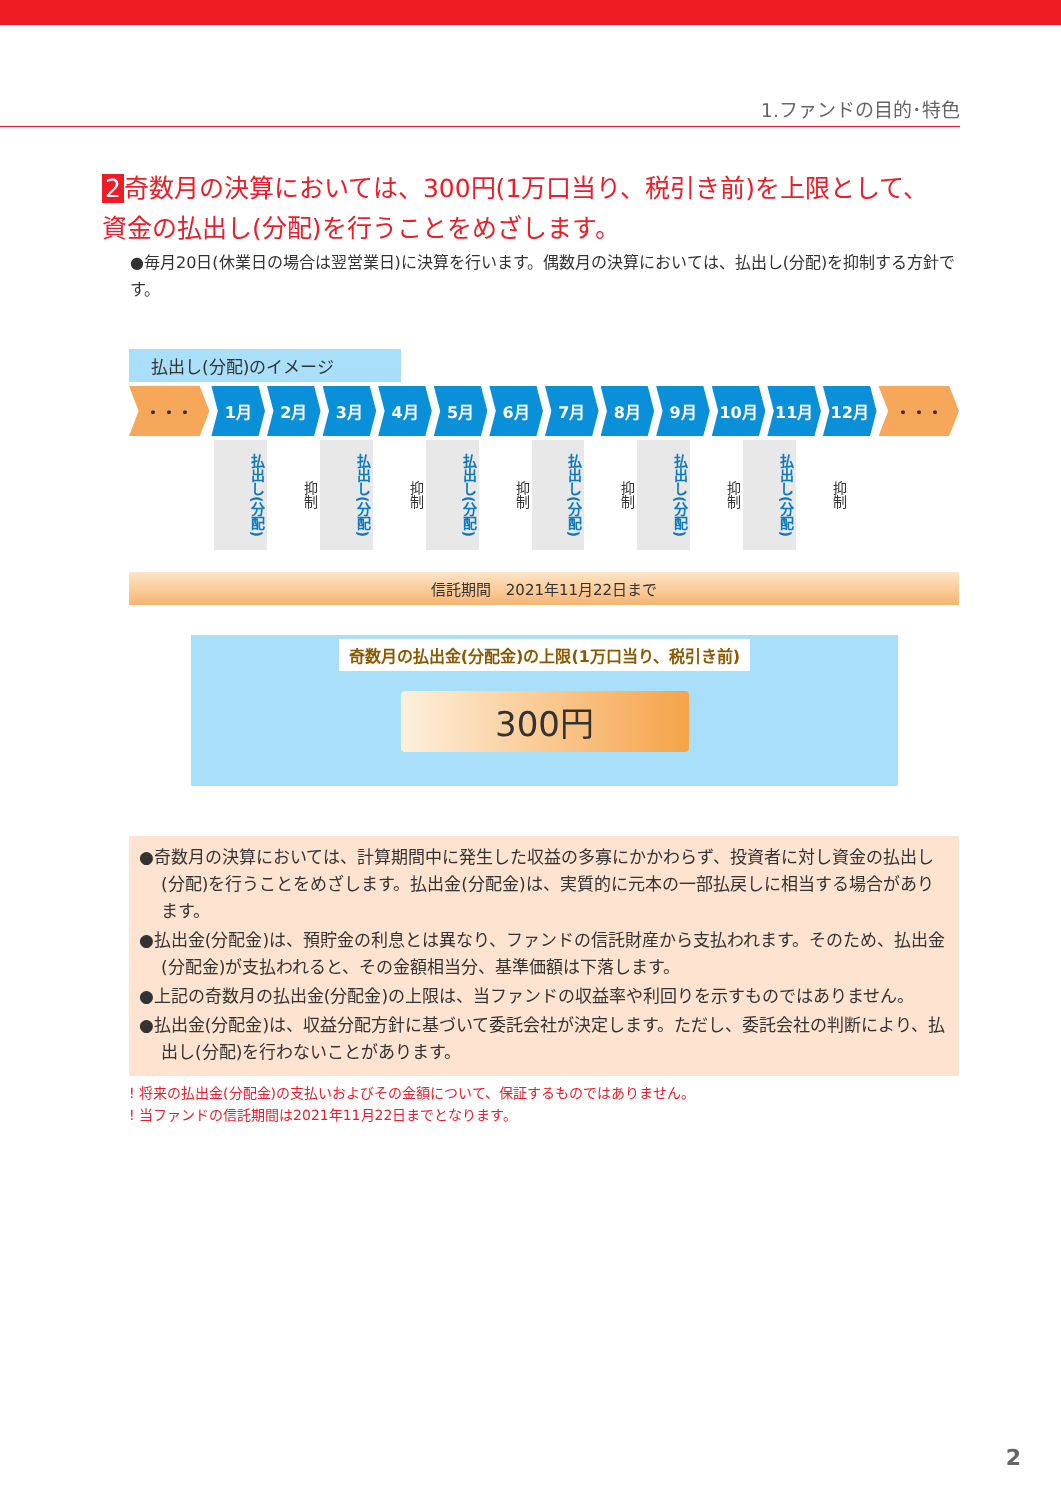1.ファンドの目的･特色
2 奇数月の決算においては、300円(1万口当り、税引き前)を上限として、
資金の払出し(分配)を行うことをめざします。
●毎月20日(休業日の場合は翌営業日)に決算を行います。偶数月の決算においては、払出し(分配)を抑制する方針です。
払出し(分配)のイメージ
・・・ 1月 2月 3月 4月 5月 6月 7月 8月 9月 10月 11月 12月 ・・・
払出し(分配)
抑制
払出し(分配)
抑制
払出し(分配)
抑制
払出し(分配)
抑制
払出し(分配)
抑制
払出し(分配)
抑制
信託期間　2021年11月22日まで
奇数月の払出金(分配金)の上限(1万口当り、税引き前)
300円
●奇数月の決算においては、計算期間中に発生した収益の多寡にかかわらず、投資者に対し資金の払出し(分配)を行うことをめざします。払出金(分配金)は、実質的に元本の一部払戻しに相当する場合があります。
●払出金(分配金)は、預貯金の利息とは異なり、ファンドの信託財産から支払われます。そのため、払出金(分配金)が支払われると、その金額相当分、基準価額は下落します。
●上記の奇数月の払出金(分配金)の上限は、当ファンドの収益率や利回りを示すものではありません。
●払出金(分配金)は、収益分配方針に基づいて委託会社が決定します。ただし、委託会社の判断により、払出し(分配)を行わないことがあります。
! 将来の払出金(分配金)の支払いおよびその金額について、保証するものではありません。
! 当ファンドの信託期間は2021年11月22日までとなります。
2